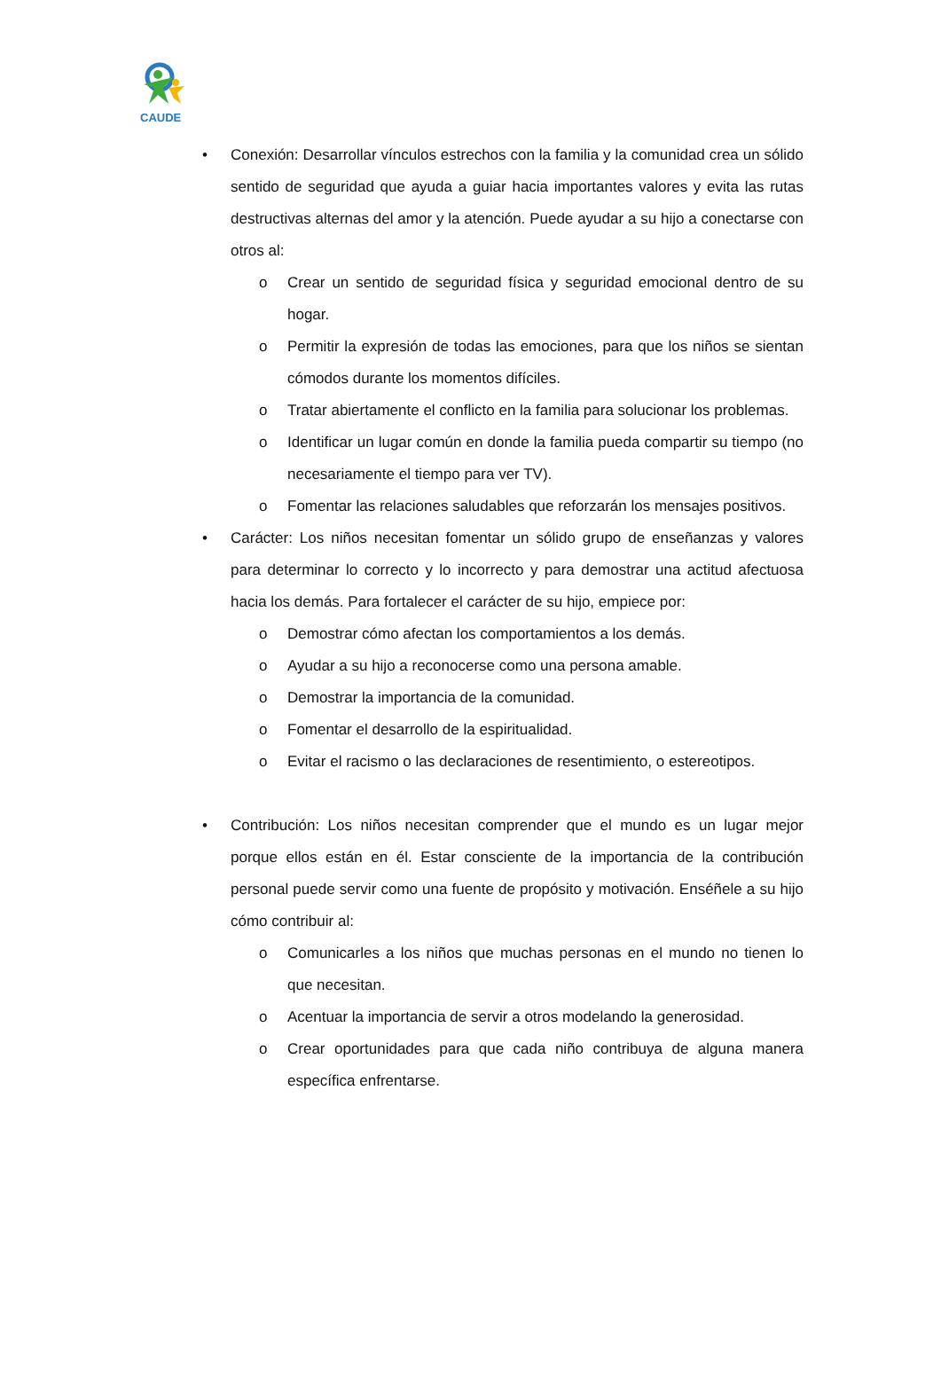CAUDE
• Conexión: Desarrollar vínculos estrechos con la familia y la comunidad crea un sólido sentido de seguridad que ayuda a guiar hacia importantes valores y evita las rutas destructivas alternas del amor y la atención. Puede ayudar a su hijo a conectarse con otros al:
o Crear un sentido de seguridad física y seguridad emocional dentro de su hogar.
o Permitir la expresión de todas las emociones, para que los niños se sientan cómodos durante los momentos difíciles.
o Tratar abiertamente el conflicto en la familia para solucionar los problemas.
o Identificar un lugar común en donde la familia pueda compartir su tiempo (no necesariamente el tiempo para ver TV).
o Fomentar las relaciones saludables que reforzarán los mensajes positivos.
• Carácter: Los niños necesitan fomentar un sólido grupo de enseñanzas y valores para determinar lo correcto y lo incorrecto y para demostrar una actitud afectuosa hacia los demás. Para fortalecer el carácter de su hijo, empiece por:
o Demostrar cómo afectan los comportamientos a los demás.
o Ayudar a su hijo a reconocerse como una persona amable.
o Demostrar la importancia de la comunidad.
o Fomentar el desarrollo de la espiritualidad.
o Evitar el racismo o las declaraciones de resentimiento, o estereotipos.
• Contribución: Los niños necesitan comprender que el mundo es un lugar mejor porque ellos están en él. Estar consciente de la importancia de la contribución personal puede servir como una fuente de propósito y motivación. Enséñele a su hijo cómo contribuir al:
o Comunicarles a los niños que muchas personas en el mundo no tienen lo que necesitan.
o Acentuar la importancia de servir a otros modelando la generosidad.
o Crear oportunidades para que cada niño contribuya de alguna manera específica enfrentarse.